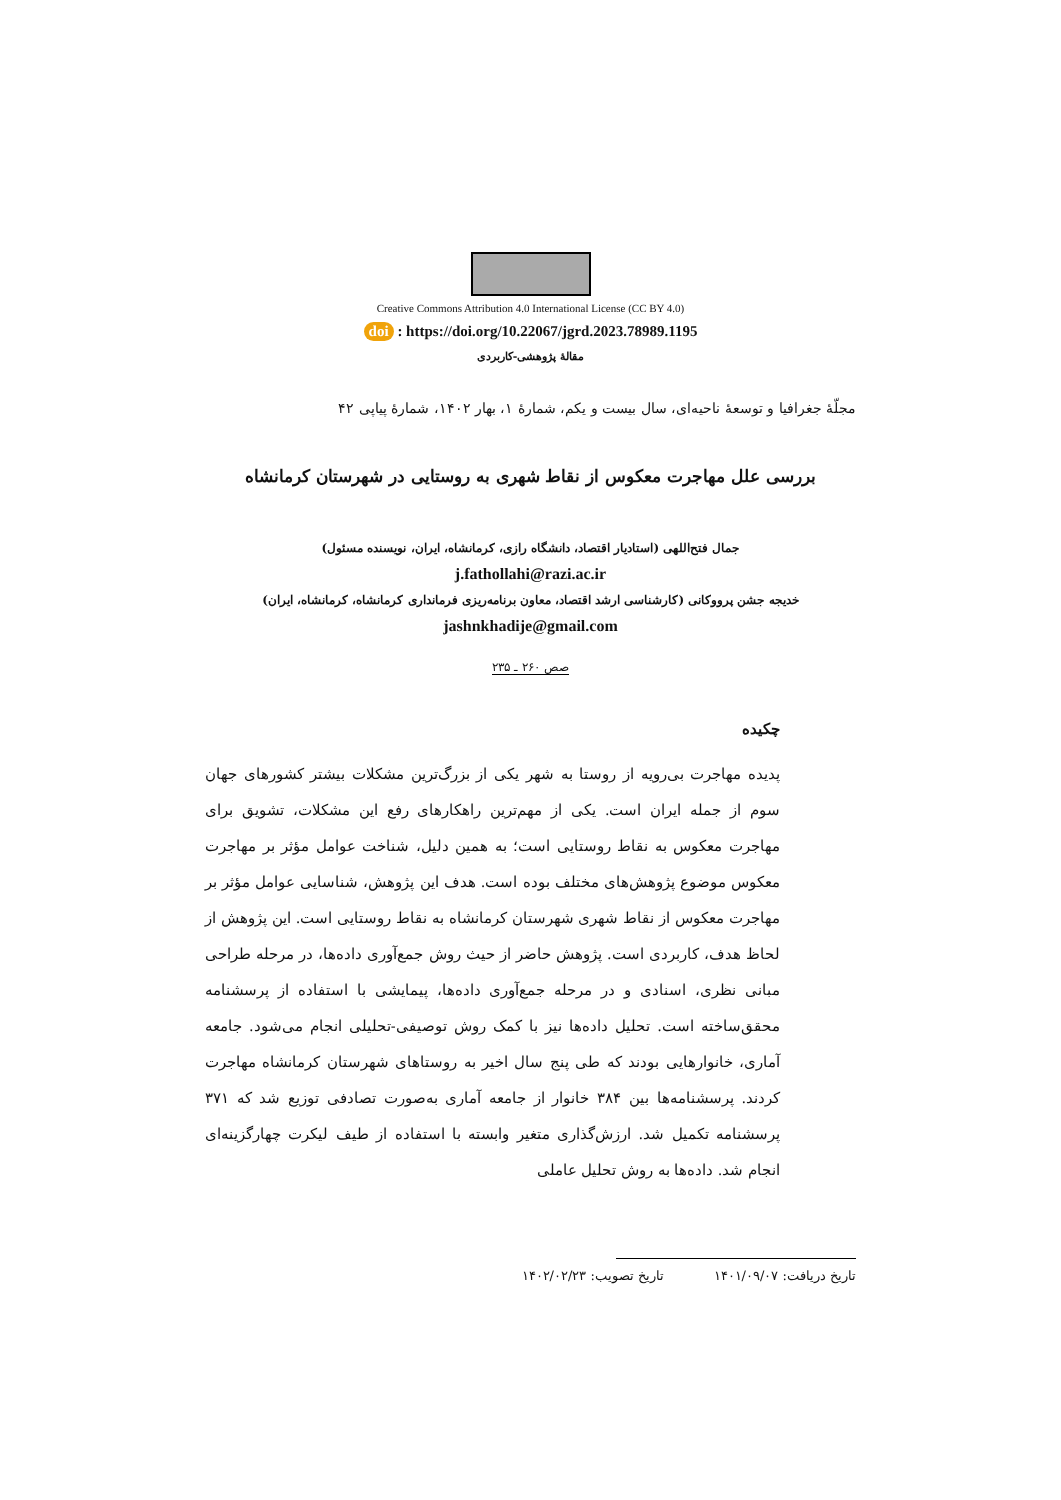Creative Commons Attribution 4.0 International License (CC BY 4.0)
doi : https://doi.org/10.22067/jgrd.2023.78989.1195
مقالهٔ پژوهشی-کاربردی
مجلّهٔ جغرافیا و توسعهٔ ناحیه‌ای، سال بیست و یکم، شمارهٔ ۱، بهار ۱۴۰۲، شمارهٔ پیاپی ۴۲
بررسی علل مهاجرت معکوس از نقاط شهری به روستایی در شهرستان کرمانشاه
جمال فتح‌اللهی (استادیار اقتصاد، دانشگاه رازی، کرمانشاه، ایران، نویسنده مسئول)
j.fathollahi@razi.ac.ir
خدیجه جشن پرووکانی (کارشناسی ارشد اقتصاد، معاون برنامه‌ریزی فرمانداری کرمانشاه، کرمانشاه، ایران)
jashnkhadije@gmail.com
صص ۲۶۰ ـ ۲۳۵
چکیده
پدیده مهاجرت بی‌رویه از روستا به شهر یکی از بزرگ‌ترین مشکلات بیشتر کشورهای جهان سوم از جمله ایران است. یکی از مهم‌ترین راهکارهای رفع این مشکلات، تشویق برای مهاجرت معکوس به نقاط روستایی است؛ به همین دلیل، شناخت عوامل مؤثر بر مهاجرت معکوس موضوع پژوهش‌های مختلف بوده است. هدف این پژوهش، شناسایی عوامل مؤثر بر مهاجرت معکوس از نقاط شهری شهرستان کرمانشاه به نقاط روستایی است. این پژوهش از لحاظ هدف، کاربردی است. پژوهش حاضر از حیث روش جمع‌آوری داده‌ها، در مرحله طراحی مبانی نظری، اسنادی و در مرحله جمع‌آوری داده‌ها، پیمایشی با استفاده از پرسشنامه محقق‌ساخته است. تحلیل داده‌ها نیز با کمک روش توصیفی-تحلیلی انجام می‌شود. جامعه آماری، خانوارهایی بودند که طی پنج سال اخیر به روستاهای شهرستان کرمانشاه مهاجرت کردند. پرسشنامه‌ها بین ۳۸۴ خانوار از جامعه آماری به‌صورت تصادفی توزیع شد که ۳۷۱ پرسشنامه تکمیل شد. ارزش‌گذاری متغیر وابسته با استفاده از طیف لیکرت چهارگزینه‌ای انجام شد. داده‌ها به روش تحلیل عاملی
تاریخ دریافت: ۱۴۰۱/۰۹/۰۷ تاریخ تصویب: ۱۴۰۲/۰۲/۲۳